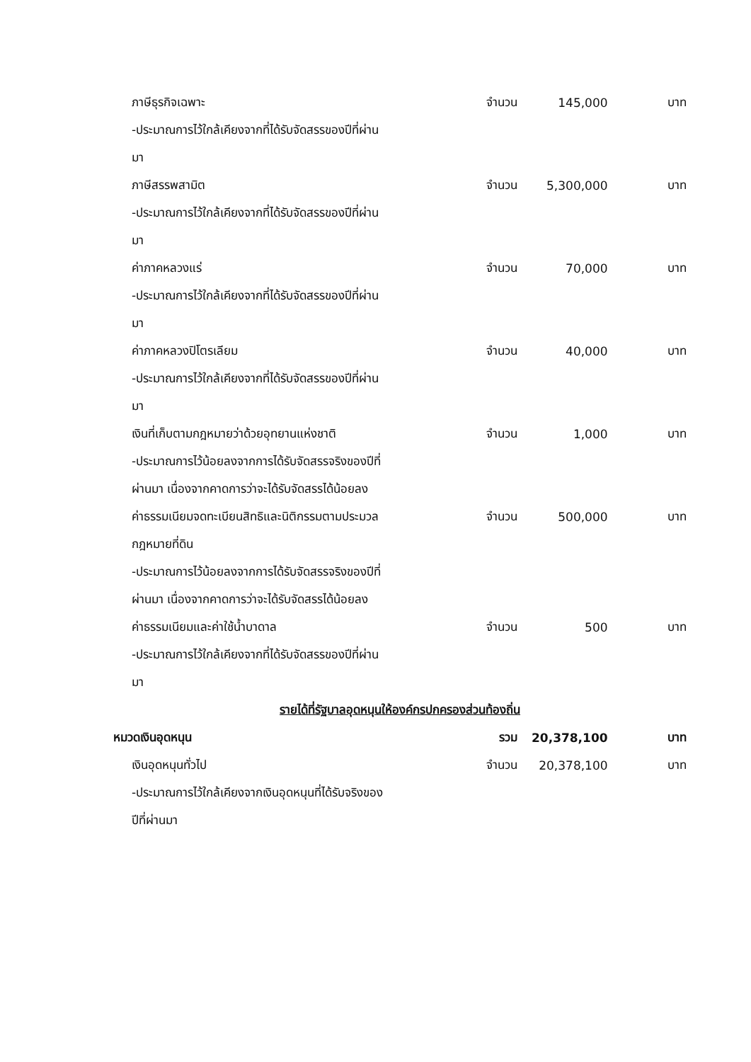| ภาษีธุรกิจเฉพาะ | จำนวน | 145,000 | บาท |
| -ประมาณการไว้ใกล้เคียงจากที่ได้รับจัดสรรของปีที่ผ่าน | | | |
| มา | | | |
| ภาษีสรรพสามิต | จำนวน | 5,300,000 | บาท |
| -ประมาณการไว้ใกล้เคียงจากที่ได้รับจัดสรรของปีที่ผ่าน | | | |
| มา | | | |
| ค่าภาคหลวงแร่ | จำนวน | 70,000 | บาท |
| -ประมาณการไว้ใกล้เคียงจากที่ได้รับจัดสรรของปีที่ผ่าน | | | |
| มา | | | |
| ค่าภาคหลวงปิโตรเลียม | จำนวน | 40,000 | บาท |
| -ประมาณการไว้ใกล้เคียงจากที่ได้รับจัดสรรของปีที่ผ่าน | | | |
| มา | | | |
| เงินที่เก็บตามกฎหมายว่าด้วยอุทยานแห่งชาติ | จำนวน | 1,000 | บาท |
| -ประมาณการไว้น้อยลงจากการได้รับจัดสรรจริงของปีที่ | | | |
| ผ่านมา เนื่องจากคาดการว่าจะได้รับจัดสรรได้น้อยลง | | | |
| ค่าธรรมเนียมจดทะเบียนสิทธิและนิติกรรมตามประมวล | จำนวน | 500,000 | บาท |
| กฎหมายที่ดิน | | | |
| -ประมาณการไว้น้อยลงจากการได้รับจัดสรรจริงของปีที่ | | | |
| ผ่านมา เนื่องจากคาดการว่าจะได้รับจัดสรรได้น้อยลง | | | |
| ค่าธรรมเนียมและค่าใช้น้ำบาดาล | จำนวน | 500 | บาท |
| -ประมาณการไว้ใกล้เคียงจากที่ได้รับจัดสรรของปีที่ผ่าน | | | |
| มา | | | |
| รายได้ที่รัฐบาลอุดหนุนให้องค์กรปกครองส่วนท้องถิ่น | | | |
| หมวดเงินอุดหนุน | รวม | 20,378,100 | บาท |
| เงินอุดหนุนทั่วไป | จำนวน | 20,378,100 | บาท |
| -ประมาณการไว้ใกล้เคียงจากเงินอุดหนุนที่ได้รับจริงของ | | | |
| ปีที่ผ่านมา | | | |